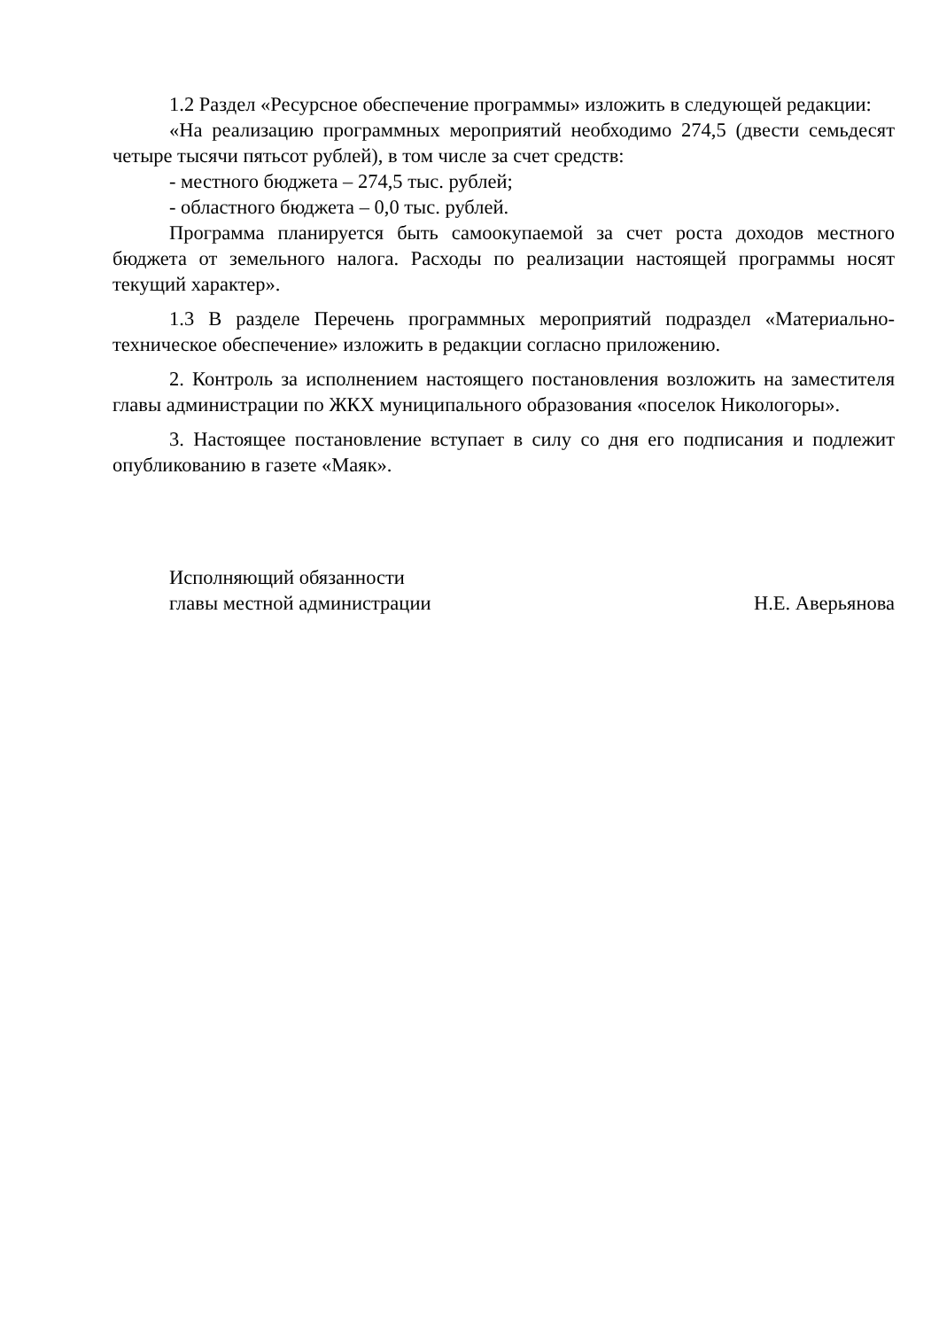1.2 Раздел «Ресурсное обеспечение программы» изложить в следующей редакции:
«На реализацию программных мероприятий необходимо 274,5 (двести семьдесят четыре тысячи пятьсот рублей), в том числе за счет средств:
- местного бюджета – 274,5 тыс. рублей;
- областного бюджета – 0,0 тыс. рублей.
Программа планируется быть самоокупаемой за счет роста доходов местного бюджета от земельного налога. Расходы по реализации настоящей программы носят текущий характер».
1.3 В разделе Перечень программных мероприятий подраздел «Материально-техническое обеспечение» изложить в редакции согласно приложению.
2. Контроль за исполнением настоящего постановления возложить на заместителя главы администрации по ЖКХ муниципального образования «поселок Никологоры».
3. Настоящее постановление вступает в силу со дня его подписания и подлежит опубликованию в газете «Маяк».
Исполняющий обязанности
главы местной администрации
Н.Е. Аверьянова